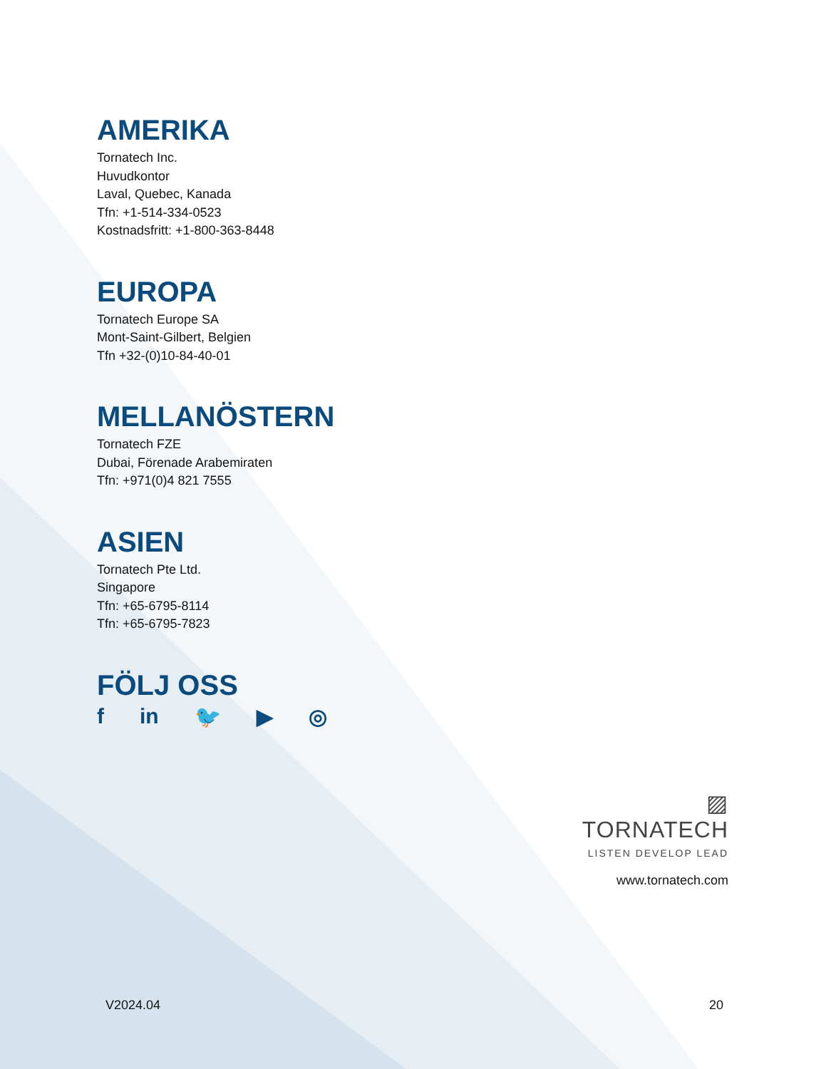AMERIKA
Tornatech Inc.
Huvudkontor
Laval, Quebec, Kanada
Tfn: +1-514-334-0523
Kostnadsfritt: +1-800-363-8448
EUROPA
Tornatech Europe SA
Mont-Saint-Gilbert, Belgien
Tfn +32-(0)10-84-40-01
MELLANÖSTERN
Tornatech FZE
Dubai, Förenade Arabemiraten
Tfn: +971(0)4 821 7555
ASIEN
Tornatech Pte Ltd.
Singapore
Tfn: +65-6795-8114
Tfn: +65-6795-7823
FÖLJ OSS
f in 🐦 ▶ ◎
▨ TORNATECH
LISTEN DEVELOP LEAD
www.tornatech.com
V2024.04 20